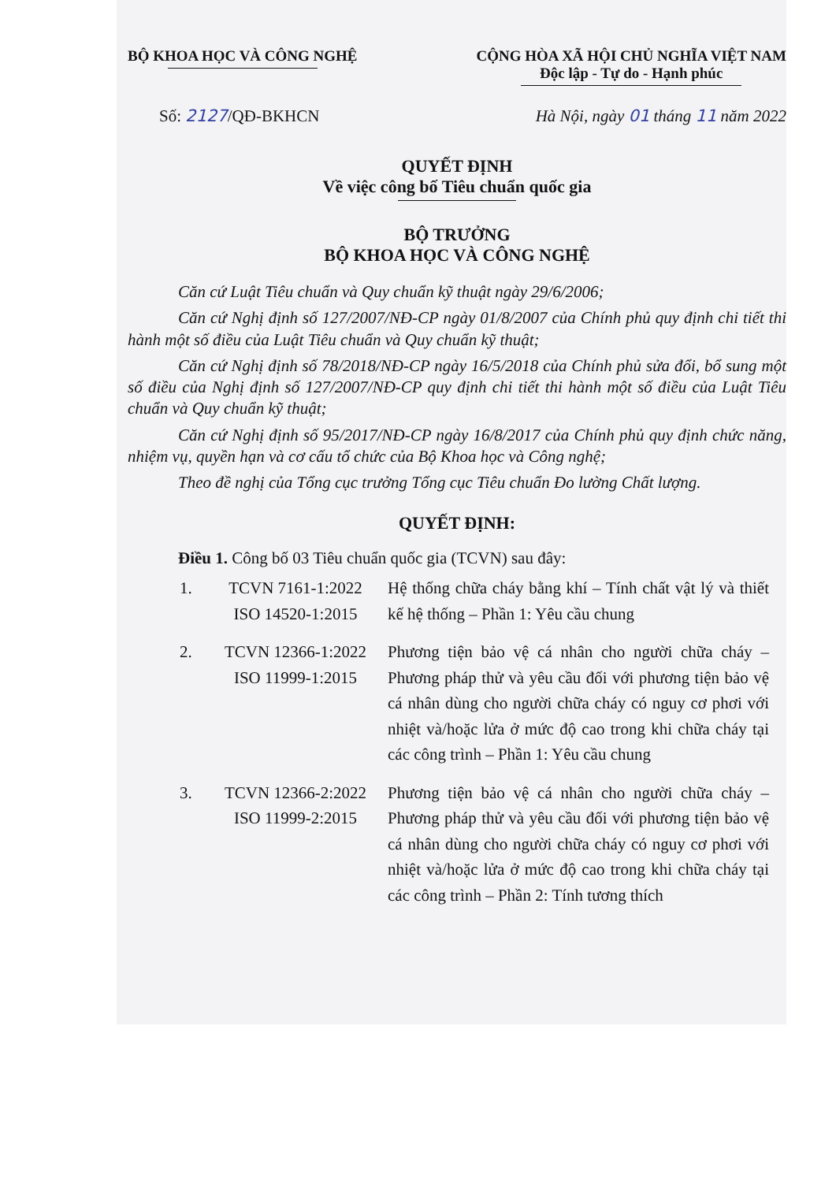BỘ KHOA HỌC VÀ CÔNG NGHỆ CỘNG HÒA XÃ HỘI CHỦ NGHĨA VIỆT NAM
Độc lập - Tự do - Hạnh phúc
Số: 2127/QĐ-BKHCN Hà Nội, ngày 01 tháng 11 năm 2022
QUYẾT ĐỊNH
Về việc công bố Tiêu chuẩn quốc gia
BỘ TRƯỞNG
BỘ KHOA HỌC VÀ CÔNG NGHỆ
Căn cứ Luật Tiêu chuẩn và Quy chuẩn kỹ thuật ngày 29/6/2006;
Căn cứ Nghị định số 127/2007/NĐ-CP ngày 01/8/2007 của Chính phủ quy định chi tiết thi hành một số điều của Luật Tiêu chuẩn và Quy chuẩn kỹ thuật;
Căn cứ Nghị định số 78/2018/NĐ-CP ngày 16/5/2018 của Chính phủ sửa đổi, bổ sung một số điều của Nghị định số 127/2007/NĐ-CP quy định chi tiết thi hành một số điều của Luật Tiêu chuẩn và Quy chuẩn kỹ thuật;
Căn cứ Nghị định số 95/2017/NĐ-CP ngày 16/8/2017 của Chính phủ quy định chức năng, nhiệm vụ, quyền hạn và cơ cấu tổ chức của Bộ Khoa học và Công nghệ;
Theo đề nghị của Tổng cục trưởng Tổng cục Tiêu chuẩn Đo lường Chất lượng.
QUYẾT ĐỊNH:
Điều 1. Công bố 03 Tiêu chuẩn quốc gia (TCVN) sau đây:
| 1. | TCVN 7161-1:2022 ISO 14520-1:2015 | Hệ thống chữa cháy bằng khí – Tính chất vật lý và thiết kế hệ thống – Phần 1: Yêu cầu chung |
| 2. | TCVN 12366-1:2022 ISO 11999-1:2015 | Phương tiện bảo vệ cá nhân cho người chữa cháy – Phương pháp thử và yêu cầu đối với phương tiện bảo vệ cá nhân dùng cho người chữa cháy có nguy cơ phơi với nhiệt và/hoặc lửa ở mức độ cao trong khi chữa cháy tại các công trình – Phần 1: Yêu cầu chung |
| 3. | TCVN 12366-2:2022 ISO 11999-2:2015 | Phương tiện bảo vệ cá nhân cho người chữa cháy – Phương pháp thử và yêu cầu đối với phương tiện bảo vệ cá nhân dùng cho người chữa cháy có nguy cơ phơi với nhiệt và/hoặc lửa ở mức độ cao trong khi chữa cháy tại các công trình – Phần 2: Tính tương thích |